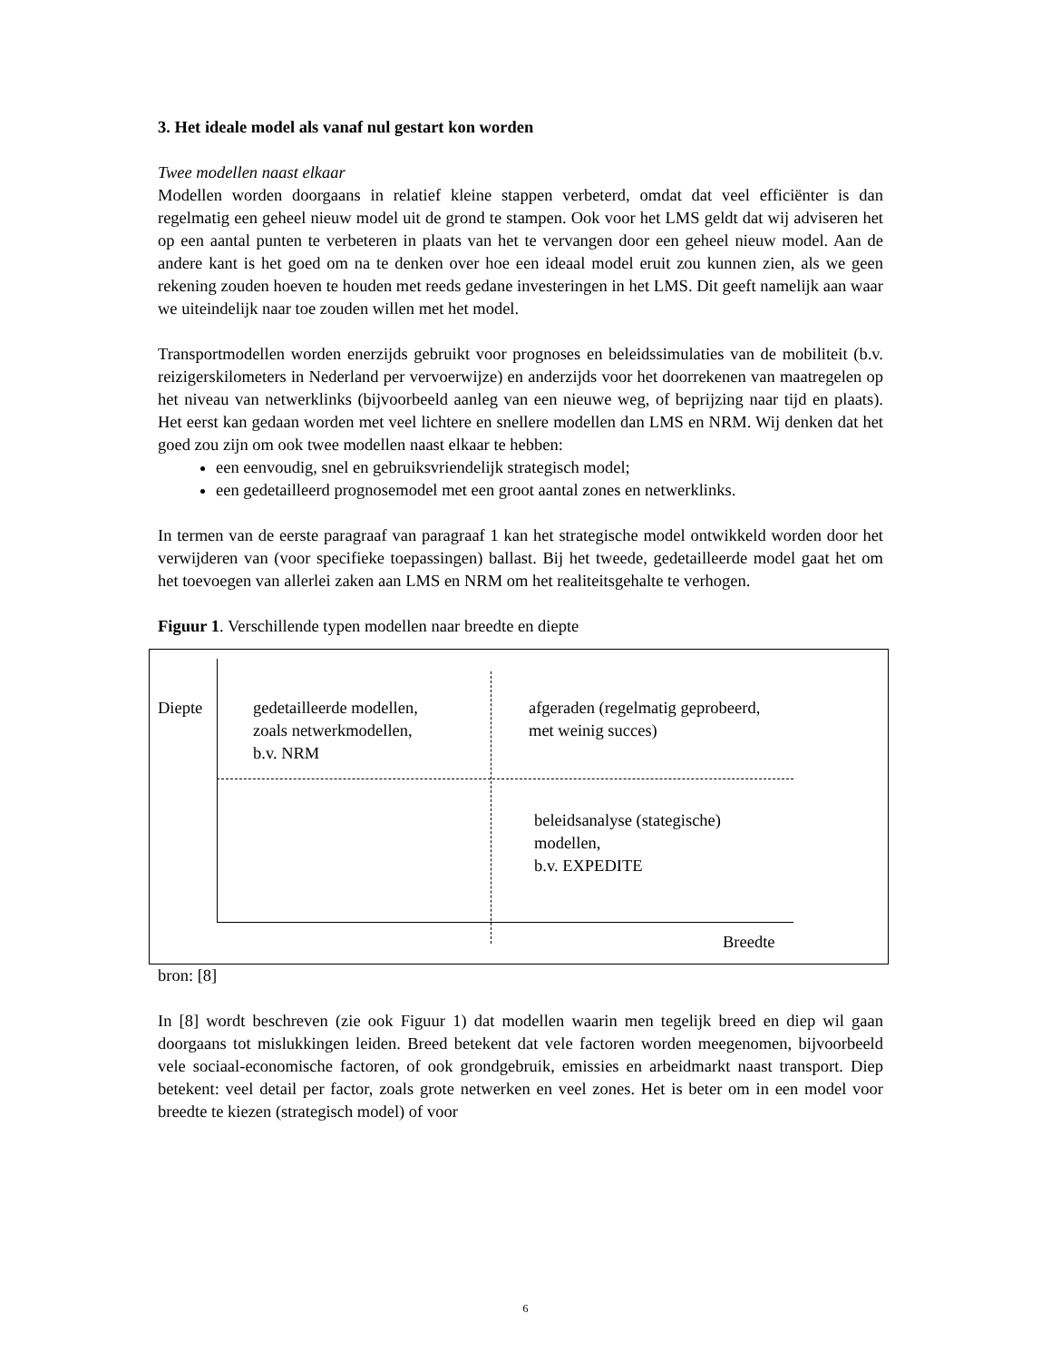3. Het ideale model als vanaf nul gestart kon worden
Twee modellen naast elkaar
Modellen worden doorgaans in relatief kleine stappen verbeterd, omdat dat veel efficiënter is dan regelmatig een geheel nieuw model uit de grond te stampen. Ook voor het LMS geldt dat wij adviseren het op een aantal punten te verbeteren in plaats van het te vervangen door een geheel nieuw model. Aan de andere kant is het goed om na te denken over hoe een ideaal model eruit zou kunnen zien, als we geen rekening zouden hoeven te houden met reeds gedane investeringen in het LMS. Dit geeft namelijk aan waar we uiteindelijk naar toe zouden willen met het model.
Transportmodellen worden enerzijds gebruikt voor prognoses en beleidssimulaties van de mobiliteit (b.v. reizigerskilometers in Nederland per vervoerwijze) en anderzijds voor het doorrekenen van maatregelen op het niveau van netwerklinks (bijvoorbeeld aanleg van een nieuwe weg, of beprijzing naar tijd en plaats). Het eerst kan gedaan worden met veel lichtere en snellere modellen dan LMS en NRM. Wij denken dat het goed zou zijn om ook twee modellen naast elkaar te hebben:
een eenvoudig, snel en gebruiksvriendelijk strategisch model;
een gedetailleerd prognosemodel met een groot aantal zones en netwerklinks.
In termen van de eerste paragraaf van paragraaf 1 kan het strategische model ontwikkeld worden door het verwijderen van (voor specifieke toepassingen) ballast. Bij het tweede, gedetailleerde model gaat het om het toevoegen van allerlei zaken aan LMS en NRM om het realiteitsgehalte te verhogen.
Figuur 1. Verschillende typen modellen naar breedte en diepte
Diepte
gedetailleerde modellen,
zoals netwerkmodellen,
b.v. NRM
afgeraden (regelmatig geprobeerd,
met weinig succes)
beleidsanalyse (stategische)
modellen,
b.v. EXPEDITE
Breedte
bron: [8]
In [8] wordt beschreven (zie ook Figuur 1) dat modellen waarin men tegelijk breed en diep wil gaan doorgaans tot mislukkingen leiden. Breed betekent dat vele factoren worden meegenomen, bijvoorbeeld vele sociaal-economische factoren, of ook grondgebruik, emissies en arbeidmarkt naast transport. Diep betekent: veel detail per factor, zoals grote netwerken en veel zones. Het is beter om in een model voor breedte te kiezen (strategisch model) of voor
6